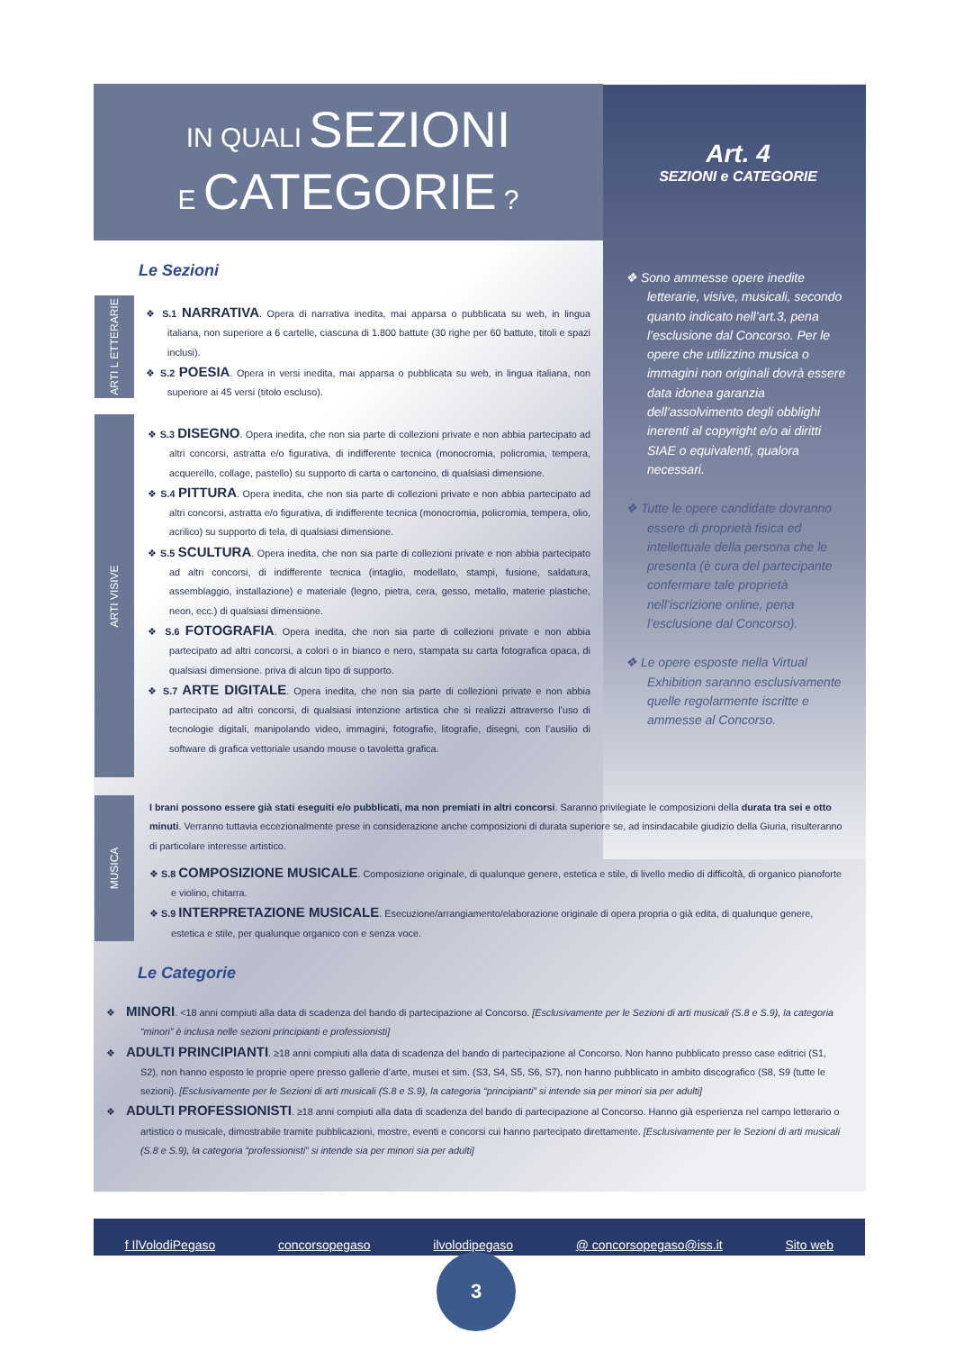IN QUALI SEZIONI
E CATEGORIE ?
Art. 4
SEZIONI e CATEGORIE
Le Sezioni
ARTI L ETTERARIE
ARTI VISIVE
MUSICA
❖ S.1 NARRATIVA. Opera di narrativa inedita, mai apparsa o pubblicata su web, in lingua italiana, non superiore a 6 cartelle, ciascuna di 1.800 battute (30 righe per 60 battute, titoli e spazi inclusi).
❖ S.2 POESIA. Opera in versi inedita, mai apparsa o pubblicata su web, in lingua italiana, non superiore ai 45 versi (titolo escluso).
❖ S.3 DISEGNO. Opera inedita, che non sia parte di collezioni private e non abbia partecipato ad altri concorsi, astratta e/o figurativa, di indifferente tecnica (monocromia, policromia, tempera, acquerello, collage, pastello) su supporto di carta o cartoncino, di qualsiasi dimensione.
❖ S.4 PITTURA. Opera inedita, che non sia parte di collezioni private e non abbia partecipato ad altri concorsi, astratta e/o figurativa, di indifferente tecnica (monocromia, policromia, tempera, olio, acrilico) su supporto di tela, di qualsiasi dimensione.
❖ S.5 SCULTURA. Opera inedita, che non sia parte di collezioni private e non abbia partecipato ad altri concorsi, di indifferente tecnica (intaglio, modellato, stampi, fusione, saldatura, assemblaggio, installazione) e materiale (legno, pietra, cera, gesso, metallo, materie plastiche, neon, ecc.) di qualsiasi dimensione.
❖ S.6 FOTOGRAFIA. Opera inedita, che non sia parte di collezioni private e non abbia partecipato ad altri concorsi, a colori o in bianco e nero, stampata su carta fotografica opaca, di qualsiasi dimensione. priva di alcun tipo di supporto.
❖ S.7 ARTE DIGITALE. Opera inedita, che non sia parte di collezioni private e non abbia partecipato ad altri concorsi, di qualsiasi intenzione artistica che si realizzi attraverso l’uso di tecnologie digitali, manipolando video, immagini, fotografie, litografie, disegni, con l’ausilio di software di grafica vettoriale usando mouse o tavoletta grafica.
❖ Sono ammesse opere inedite letterarie, visive, musicali, secondo quanto indicato nell’art.3, pena l’esclusione dal Concorso. Per le opere che utilizzino musica o immagini non originali dovrà essere data idonea garanzia dell’assolvimento degli obblighi inerenti al copyright e/o ai diritti SIAE o equivalenti, qualora necessari.
❖ Tutte le opere candidate dovranno essere di proprietà fisica ed intellettuale della persona che le presenta (è cura del partecipante confermare tale proprietà nell’iscrizione online, pena l’esclusione dal Concorso).
❖ Le opere esposte nella Virtual Exhibition saranno esclusivamente quelle regolarmente iscritte e ammesse al Concorso.
I brani possono essere già stati eseguiti e/o pubblicati, ma non premiati in altri concorsi. Saranno privilegiate le composizioni della durata tra sei e otto minuti. Verranno tuttavia eccezionalmente prese in considerazione anche composizioni di durata superiore se, ad insindacabile giudizio della Giuria, risulteranno di particolare interesse artistico.
❖ S.8 COMPOSIZIONE MUSICALE. Composizione originale, di qualunque genere, estetica e stile, di livello medio di difficoltà, di organico pianoforte e violino, chitarra.
❖ S.9 INTERPRETAZIONE MUSICALE. Esecuzione/arrangiamento/elaborazione originale di opera propria o già edita, di qualunque genere, estetica e stile, per qualunque organico con e senza voce.
Le Categorie
❖ MINORI. <18 anni compiuti alla data di scadenza del bando di partecipazione al Concorso. [Esclusivamente per le Sezioni di arti musicali (S.8 e S.9), la categoria “minori” è inclusa nelle sezioni principianti e professionisti]
❖ ADULTI PRINCIPIANTI. ≥18 anni compiuti alla data di scadenza del bando di partecipazione al Concorso. Non hanno pubblicato presso case editrici (S1, S2), non hanno esposto le proprie opere presso gallerie d’arte, musei et sim. (S3, S4, S5, S6, S7), non hanno pubblicato in ambito discografico (S8, S9 (tutte le sezioni). [Esclusivamente per le Sezioni di arti musicali (S.8 e S.9), la categoria “principianti” si intende sia per minori sia per adulti]
❖ ADULTI PROFESSIONISTI. ≥18 anni compiuti alla data di scadenza del bando di partecipazione al Concorso. Hanno già esperienza nel campo letterario o artistico o musicale, dimostrabile tramite pubblicazioni, mostre, eventi e concorsi cui hanno partecipato direttamente. [Esclusivamente per le Sezioni di arti musicali (S.8 e S.9), la categoria “professionisti” si intende sia per minori sia per adulti]
f IlVolodiPegaso concorsopegaso ilvolodipegaso @ concorsopegaso@iss.it Sito web
3